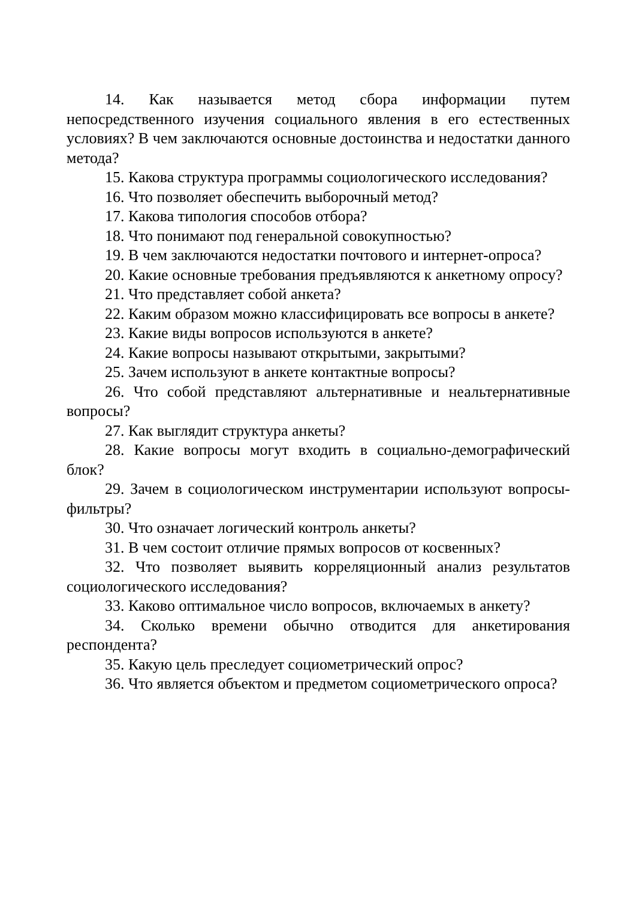14. Как называется метод сбора информации путем непосредственного изучения социального явления в его естественных условиях? В чем заключаются основные достоинства и недостатки данного метода?
15. Какова структура программы социологического исследования?
16. Что позволяет обеспечить выборочный метод?
17. Какова типология способов отбора?
18. Что понимают под генеральной совокупностью?
19. В чем заключаются недостатки почтового и интернет-опроса?
20. Какие основные требования предъявляются к анкетному опросу?
21. Что представляет собой анкета?
22. Каким образом можно классифицировать все вопросы в анкете?
23. Какие виды вопросов используются в анкете?
24. Какие вопросы называют открытыми, закрытыми?
25. Зачем используют в анкете контактные вопросы?
26. Что собой представляют альтернативные и неальтернативные вопросы?
27. Как выглядит структура анкеты?
28. Какие вопросы могут входить в социально-демографический блок?
29. Зачем в социологическом инструментарии используют вопросы-фильтры?
30. Что означает логический контроль анкеты?
31. В чем состоит отличие прямых вопросов от косвенных?
32. Что позволяет выявить корреляционный анализ результатов социологического исследования?
33. Каково оптимальное число вопросов, включаемых в анкету?
34. Сколько времени обычно отводится для анкетирования респондента?
35. Какую цель преследует социометрический опрос?
36. Что является объектом и предметом социометрического опроса?